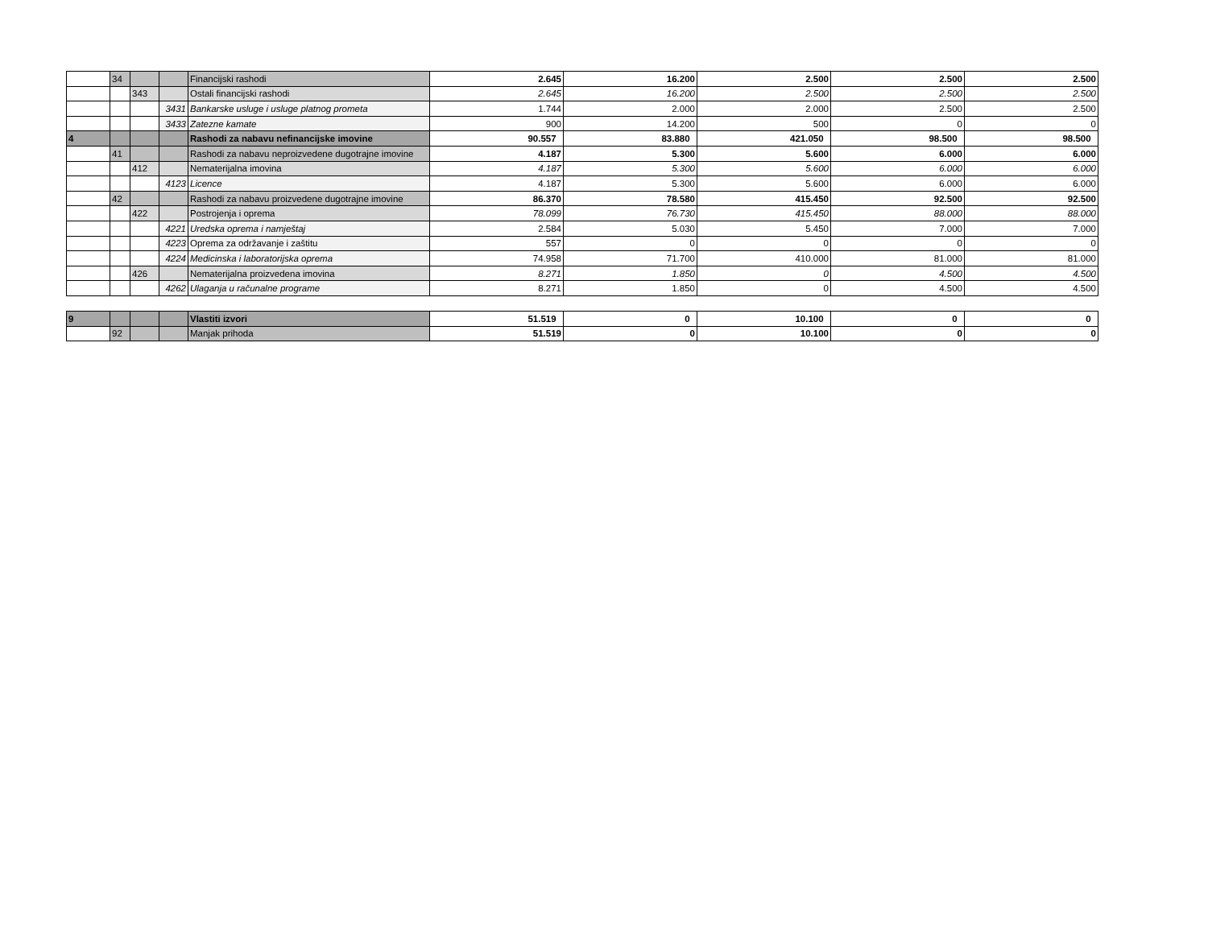| | 34 | | | Financijski rashodi | 2.645 | 16.200 | 2.500 | 2.500 | 2.500 |
| | | 343 | | Ostali financijski rashodi | 2.645 | 16.200 | 2.500 | 2.500 | 2.500 |
| | | | 3431 | Bankarske usluge i usluge platnog prometa | 1.744 | 2.000 | 2.000 | 2.500 | 2.500 |
| | | | 3433 | Zatezne kamate | 900 | 14.200 | 500 | 0 | 0 |
| 4 | | | | Rashodi za nabavu nefinancijske imovine | 90.557 | 83.880 | 421.050 | 98.500 | 98.500 |
| | 41 | | | Rashodi za nabavu neproizvedene dugotrajne imovine | 4.187 | 5.300 | 5.600 | 6.000 | 6.000 |
| | | 412 | | Nematerijalna imovina | 4.187 | 5.300 | 5.600 | 6.000 | 6.000 |
| | | | 4123 | Licence | 4.187 | 5.300 | 5.600 | 6.000 | 6.000 |
| | 42 | | | Rashodi za nabavu proizvedene dugotrajne imovine | 86.370 | 78.580 | 415.450 | 92.500 | 92.500 |
| | | 422 | | Postrojenja i oprema | 78.099 | 76.730 | 415.450 | 88.000 | 88.000 |
| | | | 4221 | Uredska oprema i namještaj | 2.584 | 5.030 | 5.450 | 7.000 | 7.000 |
| | | | 4223 | Oprema za održavanje i zaštitu | 557 | 0 | 0 | 0 | 0 |
| | | | 4224 | Medicinska i laboratorijska oprema | 74.958 | 71.700 | 410.000 | 81.000 | 81.000 |
| | | 426 | | Nematerijalna proizvedena imovina | 8.271 | 1.850 | 0 | 4.500 | 4.500 |
| | | | 4262 | Ulaganja u računalne programe | 8.271 | 1.850 | 0 | 4.500 | 4.500 |
| 9 | | | | Vlastiti izvori | 51.519 | 0 | 10.100 | 0 | 0 |
| | 92 | | | Manjak prihoda | 51.519 | 0 | 10.100 | 0 | 0 |